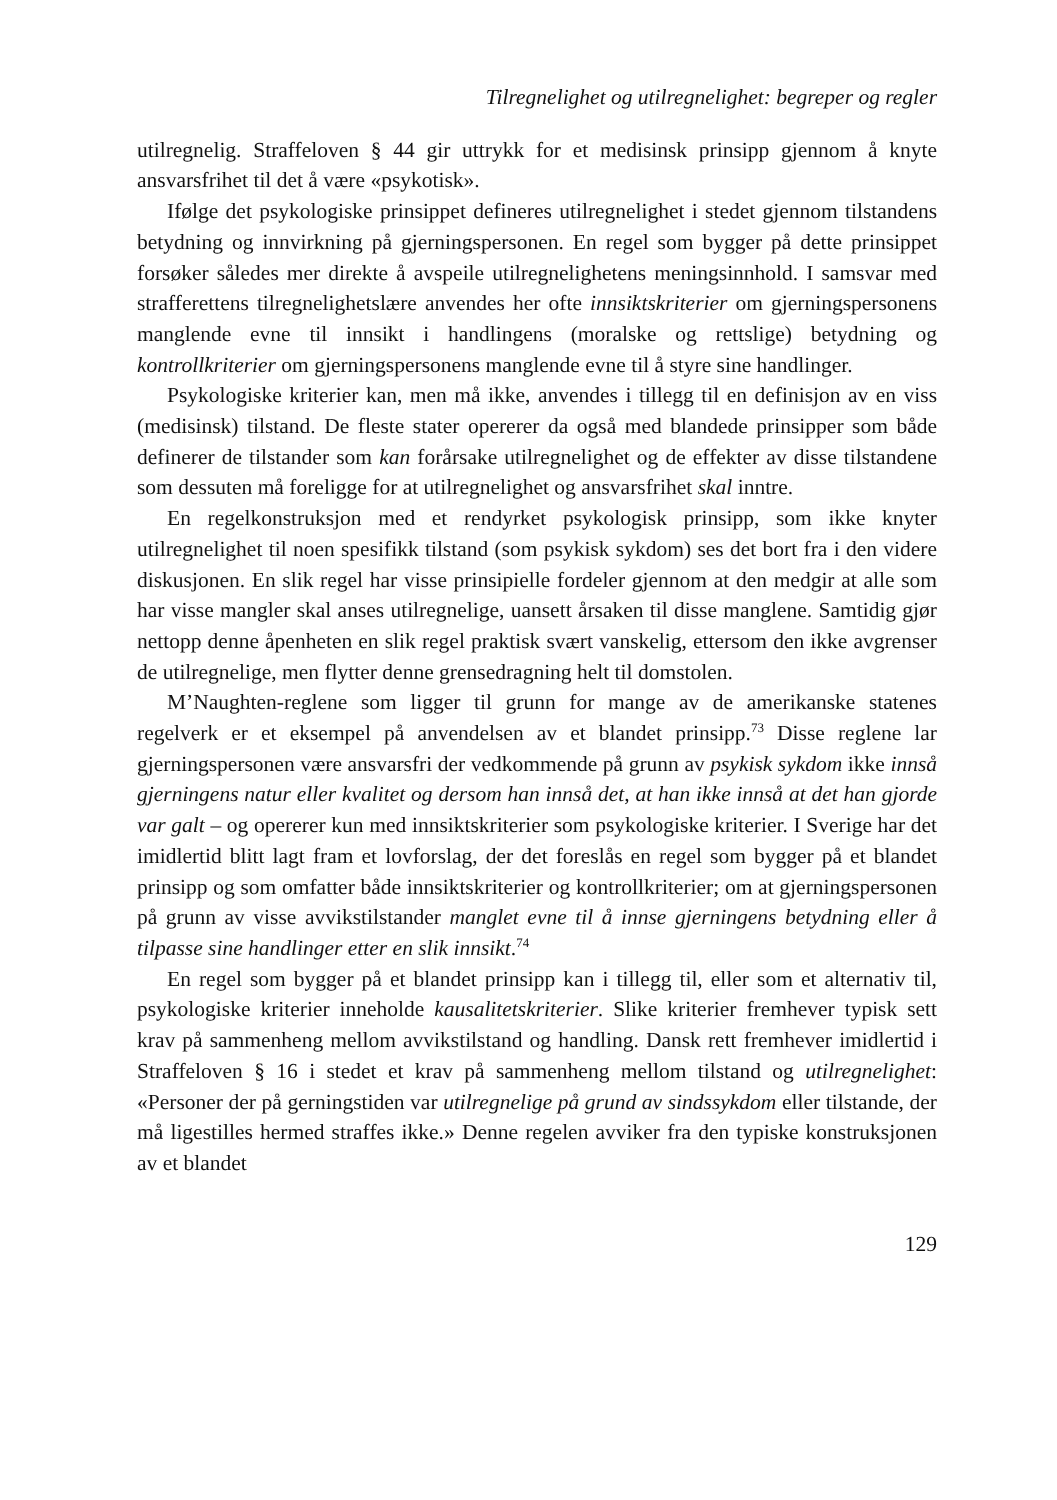Tilregnelighet og utilregnelighet: begreper og regler
utilregnelig. Straffeloven § 44 gir uttrykk for et medisinsk prinsipp gjennom å knyte ansvarsfrihet til det å være «psykotisk».
Ifølge det psykologiske prinsippet defineres utilregnelighet i stedet gjennom tilstandens betydning og innvirkning på gjerningspersonen. En regel som bygger på dette prinsippet forsøker således mer direkte å avspeile utilregnelighetens meningsinnhold. I samsvar med strafferettens tilregnelighetslære anvendes her ofte innsiktskriterier om gjerningspersonens manglende evne til innsikt i handlingens (moralske og rettslige) betydning og kontrollkriterier om gjerningspersonens manglende evne til å styre sine handlinger.
Psykologiske kriterier kan, men må ikke, anvendes i tillegg til en definisjon av en viss (medisinsk) tilstand. De fleste stater opererer da også med blandede prinsipper som både definerer de tilstander som kan forårsake utilregnelighet og de effekter av disse tilstandene som dessuten må foreligge for at utilregnelighet og ansvarsfrihet skal inntre.
En regelkonstruksjon med et rendyrket psykologisk prinsipp, som ikke knyter utilregnelighet til noen spesifikk tilstand (som psykisk sykdom) ses det bort fra i den videre diskusjonen. En slik regel har visse prinsipielle fordeler gjennom at den medgir at alle som har visse mangler skal anses utilregnelige, uansett årsaken til disse manglene. Samtidig gjør nettopp denne åpenheten en slik regel praktisk svært vanskelig, ettersom den ikke avgrenser de utilregnelige, men flytter denne grensedragning helt til domstolen.
M’Naughten-reglene som ligger til grunn for mange av de amerikanske statenes regelverk er et eksempel på anvendelsen av et blandet prinsipp.<sup>73</sup> Disse reglene lar gjerningspersonen være ansvarsfri der vedkommende på grunn av psykisk sykdom ikke innså gjerningens natur eller kvalitet og dersom han innså det, at han ikke innså at det han gjorde var galt – og opererer kun med innsiktskriterier som psykologiske kriterier. I Sverige har det imidlertid blitt lagt fram et lovforslag, der det foreslås en regel som bygger på et blandet prinsipp og som omfatter både innsiktskriterier og kontrollkriterier; om at gjerningspersonen på grunn av visse avvikstilstander manglet evne til å innse gjerningens betydning eller å tilpasse sine handlinger etter en slik innsikt.<sup>74</sup>
En regel som bygger på et blandet prinsipp kan i tillegg til, eller som et alternativ til, psykologiske kriterier inneholde kausalitetskriterier. Slike kriterier fremhever typisk sett krav på sammenheng mellom avvikstilstand og handling. Dansk rett fremhever imidlertid i Straffeloven § 16 i stedet et krav på sammenheng mellom tilstand og utilregnelighet: «Personer der på gerningstiden var utilregnelige på grund av sindssykdom eller tilstande, der må ligestilles hermed straffes ikke.» Denne regelen avviker fra den typiske konstruksjonen av et blandet
129